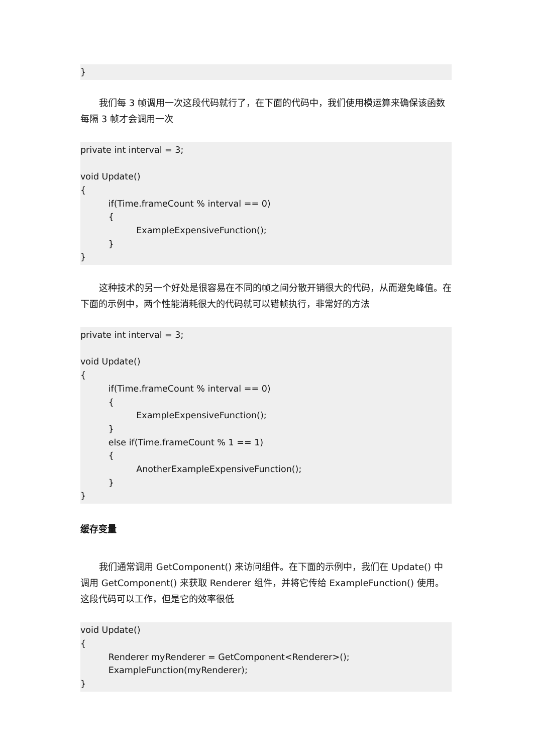}
我们每 3 帧调用一次这段代码就行了，在下面的代码中，我们使用模运算来确保该函数每隔 3 帧才会调用一次
private int interval = 3; void Update() { if(Time.frameCount % interval == 0) { ExampleExpensiveFunction(); } }
这种技术的另一个好处是很容易在不同的帧之间分散开销很大的代码，从而避免峰值。在下面的示例中，两个性能消耗很大的代码就可以错帧执行，非常好的方法
private int interval = 3; void Update() { if(Time.frameCount % interval == 0) { ExampleExpensiveFunction(); } else if(Time.frameCount % 1 == 1) { AnotherExampleExpensiveFunction(); } }
缓存变量
我们通常调用 GetComponent() 来访问组件。在下面的示例中，我们在 Update() 中调用 GetComponent() 来获取 Renderer 组件，并将它传给 ExampleFunction() 使用。这段代码可以工作，但是它的效率很低
void Update() { Renderer myRenderer = GetComponent<Renderer>(); ExampleFunction(myRenderer); }